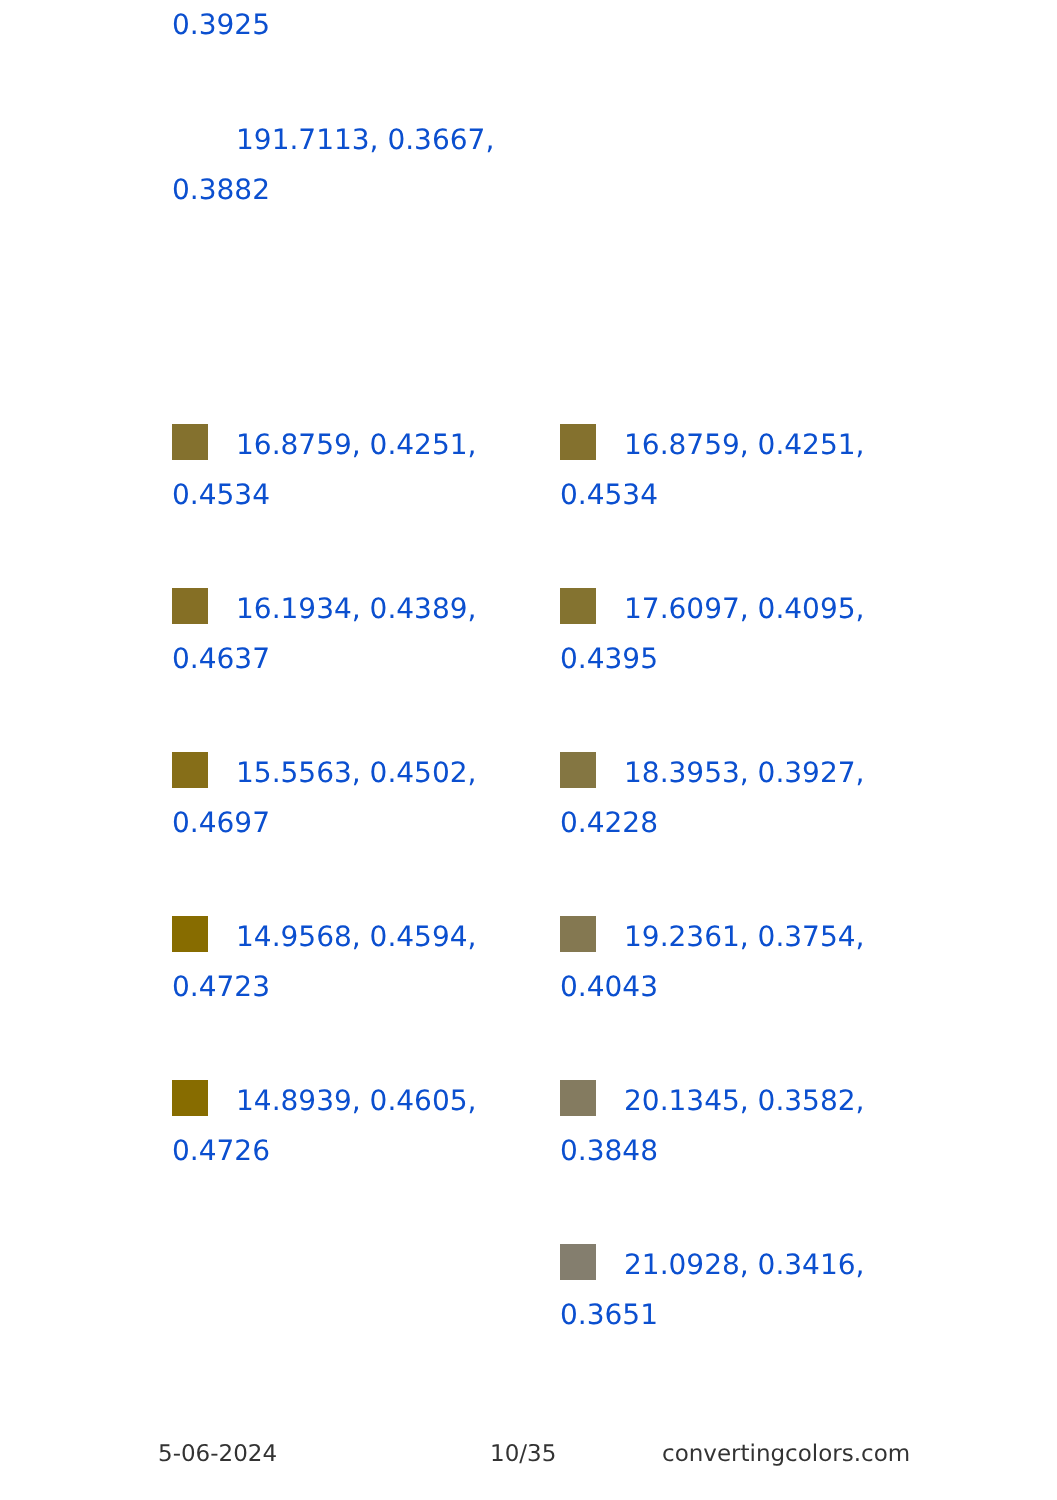0.3925
191.7113, 0.3667, 0.3882
16.8759, 0.4251, 0.4534
16.8759, 0.4251, 0.4534
16.1934, 0.4389, 0.4637
17.6097, 0.4095, 0.4395
15.5563, 0.4502, 0.4697
18.3953, 0.3927, 0.4228
14.9568, 0.4594, 0.4723
19.2361, 0.3754, 0.4043
14.8939, 0.4605, 0.4726
20.1345, 0.3582, 0.3848
21.0928, 0.3416, 0.3651
5-06-2024 10/35 convertingcolors.com